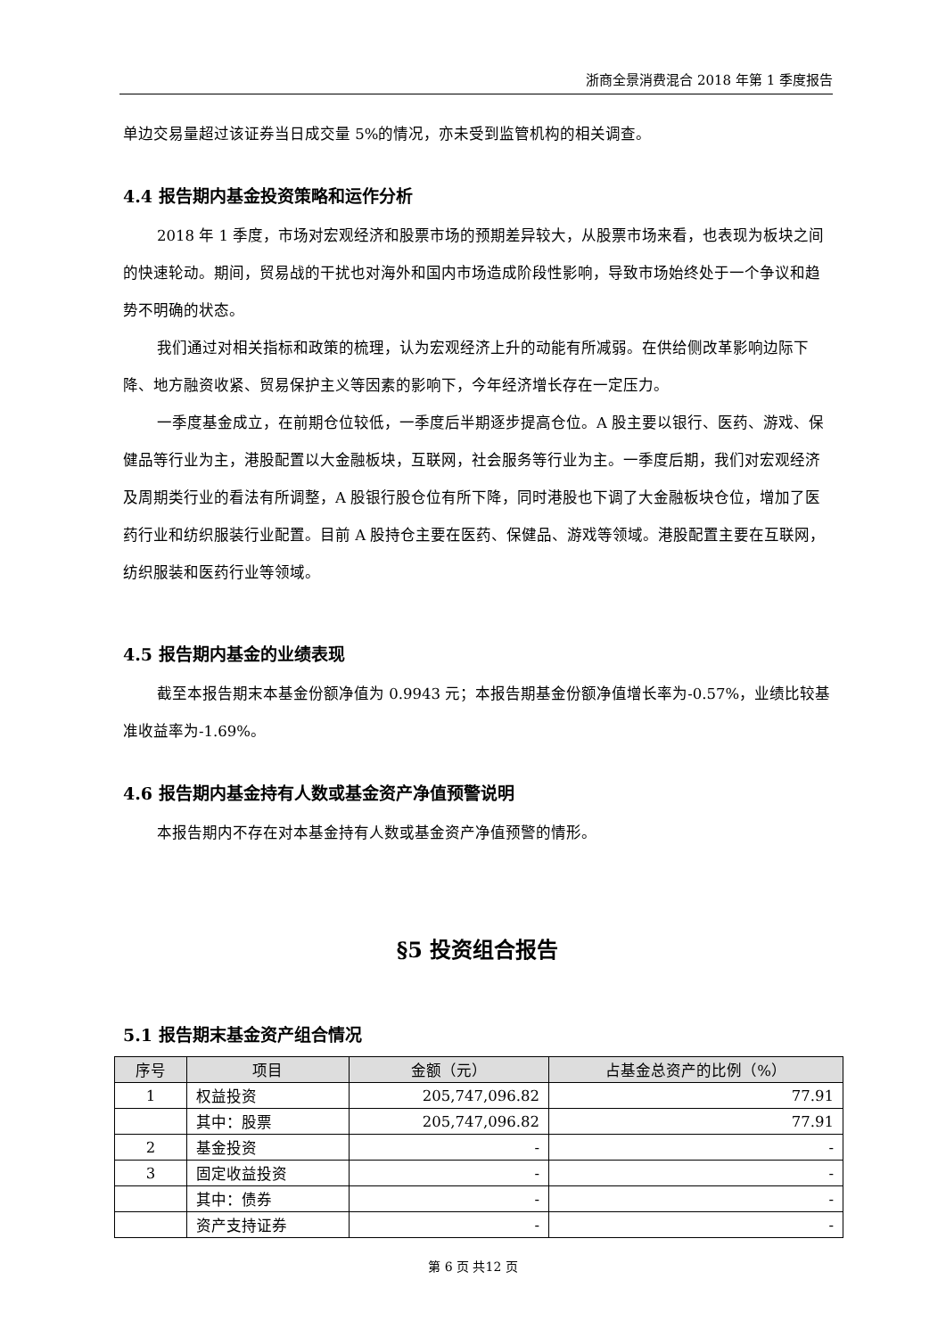浙商全景消费混合 2018 年第 1 季度报告
单边交易量超过该证券当日成交量 5%的情况，亦未受到监管机构的相关调查。
4.4 报告期内基金投资策略和运作分析
2018 年 1 季度，市场对宏观经济和股票市场的预期差异较大，从股票市场来看，也表现为板块之间的快速轮动。期间，贸易战的干扰也对海外和国内市场造成阶段性影响，导致市场始终处于一个争议和趋势不明确的状态。
我们通过对相关指标和政策的梳理，认为宏观经济上升的动能有所减弱。在供给侧改革影响边际下降、地方融资收紧、贸易保护主义等因素的影响下，今年经济增长存在一定压力。
一季度基金成立，在前期仓位较低，一季度后半期逐步提高仓位。A 股主要以银行、医药、游戏、保健品等行业为主，港股配置以大金融板块，互联网，社会服务等行业为主。一季度后期，我们对宏观经济及周期类行业的看法有所调整，A 股银行股仓位有所下降，同时港股也下调了大金融板块仓位，增加了医药行业和纺织服装行业配置。目前 A 股持仓主要在医药、保健品、游戏等领域。港股配置主要在互联网，纺织服装和医药行业等领域。
4.5 报告期内基金的业绩表现
截至本报告期末本基金份额净值为 0.9943 元；本报告期基金份额净值增长率为-0.57%，业绩比较基准收益率为-1.69%。
4.6 报告期内基金持有人数或基金资产净值预警说明
本报告期内不存在对本基金持有人数或基金资产净值预警的情形。
§5 投资组合报告
5.1 报告期末基金资产组合情况
| 序号 | 项目 | 金额（元） | 占基金总资产的比例（%） |
| --- | --- | --- | --- |
| 1 | 权益投资 | 205,747,096.82 | 77.91 |
| | 其中：股票 | 205,747,096.82 | 77.91 |
| 2 | 基金投资 | - | - |
| 3 | 固定收益投资 | - | - |
| | 其中：债券 | - | - |
| | 资产支持证券 | - | - |
第 6 页 共12 页